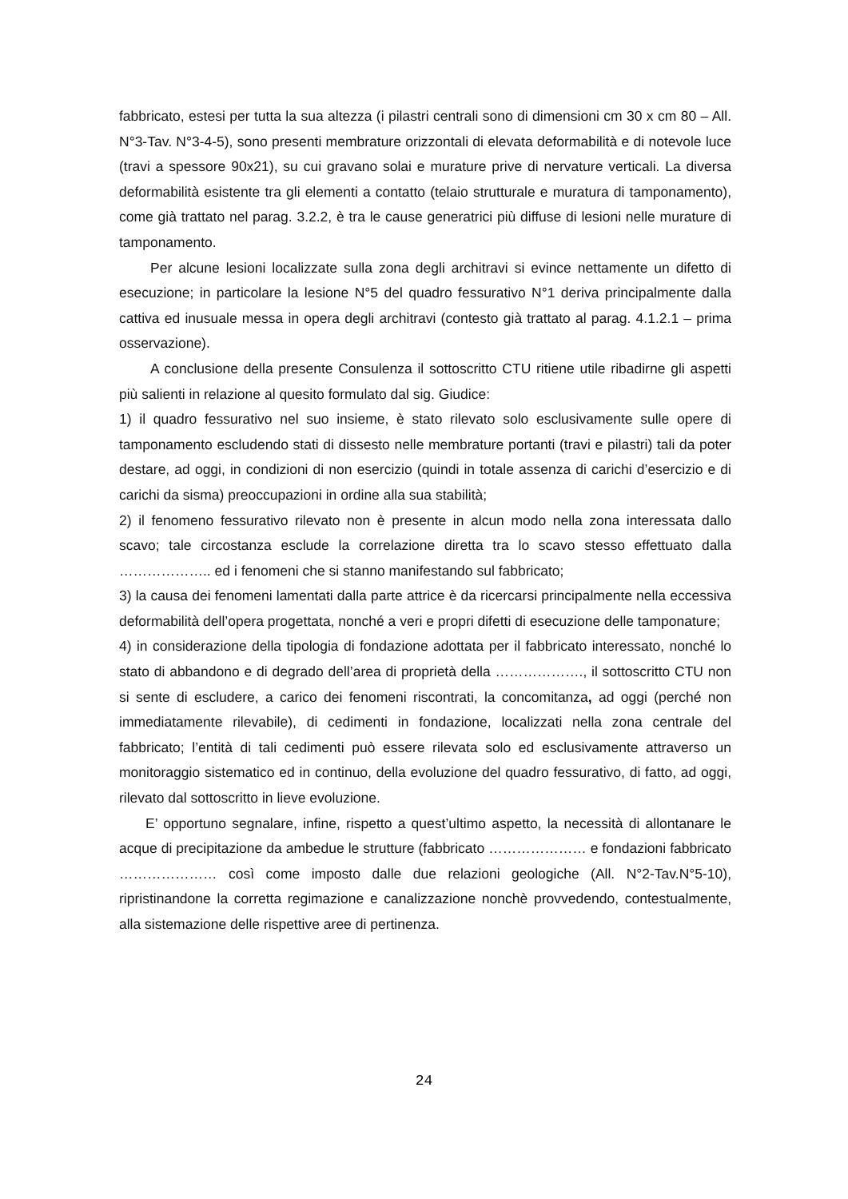fabbricato, estesi per tutta la sua altezza (i pilastri centrali sono di dimensioni cm 30 x cm 80 – All. N°3-Tav. N°3-4-5), sono presenti membrature orizzontali di elevata deformabilità e di notevole luce (travi a spessore 90x21), su cui gravano solai e murature prive di nervature verticali. La diversa deformabilità esistente tra gli elementi a contatto (telaio strutturale e muratura di tamponamento), come già trattato nel parag. 3.2.2, è tra le cause generatrici più diffuse di lesioni nelle murature di tamponamento.
Per alcune lesioni localizzate sulla zona degli architravi si evince nettamente un difetto di esecuzione; in particolare la lesione N°5 del quadro fessurativo N°1 deriva principalmente dalla cattiva ed inusuale messa in opera degli architravi (contesto già trattato al parag. 4.1.2.1 – prima osservazione).
A conclusione della presente Consulenza il sottoscritto CTU ritiene utile ribadirne gli aspetti più salienti in relazione al quesito formulato dal sig. Giudice:
1) il quadro fessurativo nel suo insieme, è stato rilevato solo esclusivamente sulle opere di tamponamento escludendo stati di dissesto nelle membrature portanti (travi e pilastri) tali da poter destare, ad oggi, in condizioni di non esercizio (quindi in totale assenza di carichi d’esercizio e di carichi da sisma) preoccupazioni in ordine alla sua stabilità;
2) il fenomeno fessurativo rilevato non è presente in alcun modo nella zona interessata dallo scavo; tale circostanza esclude la correlazione diretta tra lo scavo stesso effettuato dalla ……………….. ed i fenomeni che si stanno manifestando sul fabbricato;
3) la causa dei fenomeni lamentati dalla parte attrice è da ricercarsi principalmente nella eccessiva deformabilità dell’opera progettata, nonché a veri e propri difetti di esecuzione delle tamponature;
4) in considerazione della tipologia di fondazione adottata per il fabbricato interessato, nonché lo stato di abbandono e di degrado dell’area di proprietà della ………………., il sottoscritto CTU non si sente di escludere, a carico dei fenomeni riscontrati, la concomitanza, ad oggi (perché non immediatamente rilevabile), di cedimenti in fondazione, localizzati nella zona centrale del fabbricato; l’entità di tali cedimenti può essere rilevata solo ed esclusivamente attraverso un monitoraggio sistematico ed in continuo, della evoluzione del quadro fessurativo, di fatto, ad oggi, rilevato dal sottoscritto in lieve evoluzione.
E’ opportuno segnalare, infine, rispetto a quest’ultimo aspetto, la necessità di allontanare le acque di precipitazione da ambedue le strutture (fabbricato ………………… e fondazioni fabbricato ………………… così come imposto dalle due relazioni geologiche (All. N°2-Tav.N°5-10), ripristinandone la corretta regimazione e canalizzazione nonchè provvedendo, contestualmente, alla sistemazione delle rispettive aree di pertinenza.
24